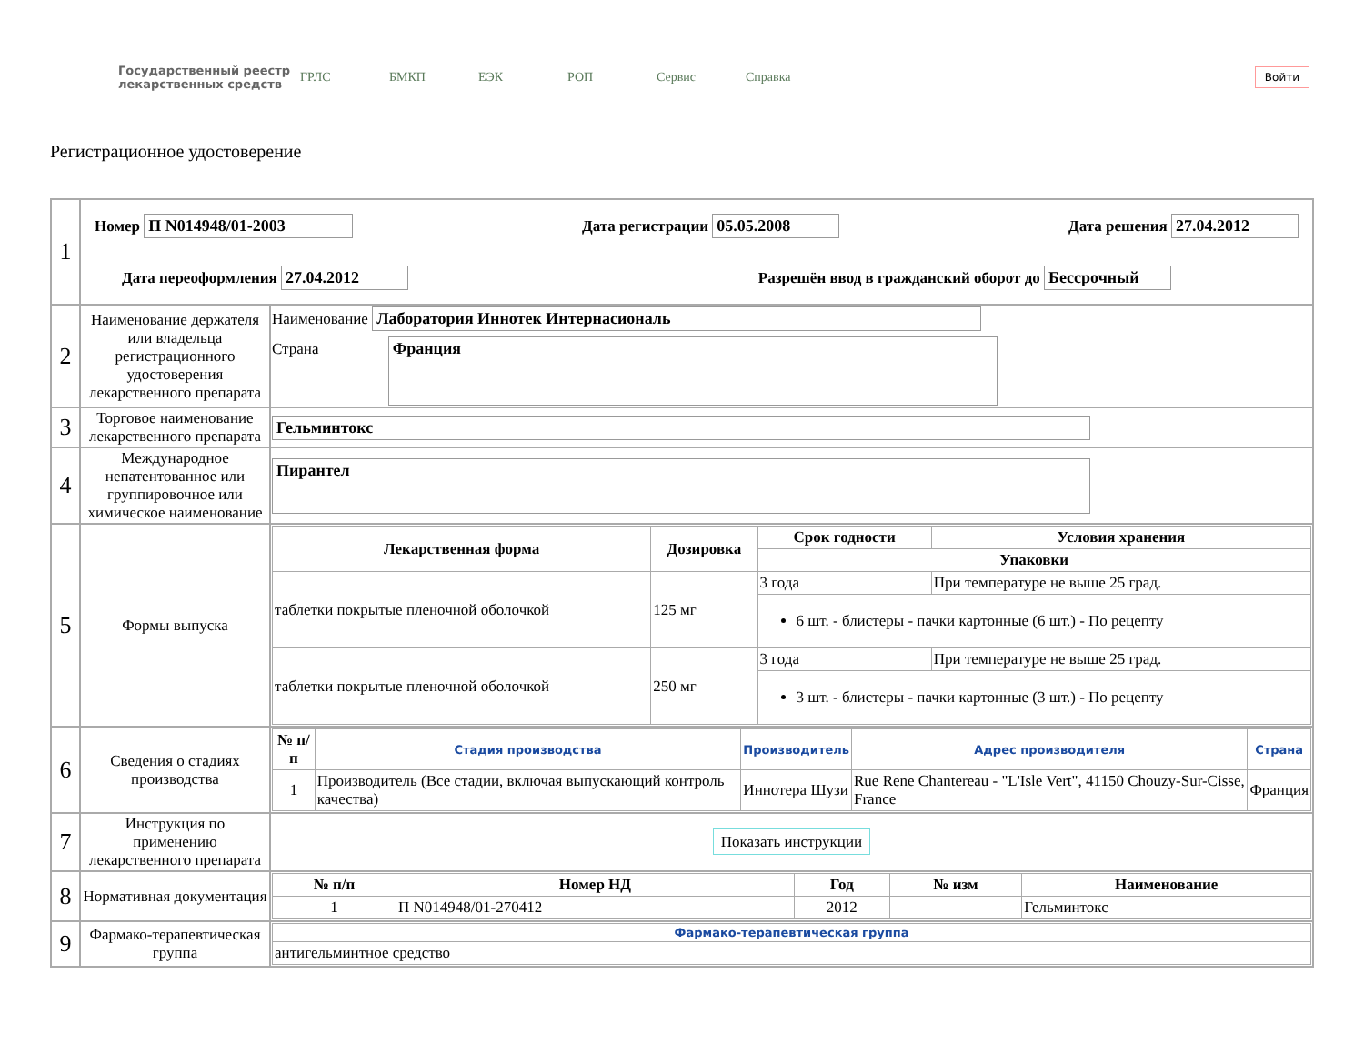Государственный реестр лекарственных средств
ГРЛС БМКП ЕЭК РОП Сервис Справка
Войти
Регистрационное удостоверение
| 1 | Номер П N014948/01-2003 Дата регистрации 05.05.2008 Дата решения 27.04.2012 Дата переоформления 27.04.2012 Разрешён ввод в гражданский оборот до Бессрочный | |
| 2 | Наименование держателя или владельца регистрационного удостоверения лекарственного препарата | Наименование Лаборатория Иннотек Интернасиональ Страна Франция |
| 3 | Торговое наименование лекарственного препарата | Гельминтокс |
| 4 | Международное непатентованное или группировочное или химическое наименование | Пирантел |
| 5 | Формы выпуска | / Лекарственная форма / Дозировка / Срок годности / Условия хранения / / --- / --- / --- / --- / / / / Упаковки / / / таблетки покрытые пленочной оболочкой / 125 мг / 3 года / При температуре не выше 25 град. / / / / 6 шт. - блистеры - пачки картонные (6 шт.) - По рецепту / / / таблетки покрытые пленочной оболочкой / 250 мг / 3 года / При температуре не выше 25 град. / / / / 3 шт. - блистеры - пачки картонные (3 шт.) - По рецепту / / |
| 6 | Сведения о стадиях производства | / № п/п / Стадия производства / Производитель / Адрес производителя / Страна / / --- / --- / --- / --- / --- / / 1 / Производитель (Все стадии, включая выпускающий контроль качества) / Иннотера Шузи / Rue Rene Chantereau - "L'Isle Vert", 41150 Chouzy-Sur-Cisse, France / Франция / |
| 7 | Инструкция по применению лекарственного препарата | Показать инструкции |
| 8 | Нормативная документация | / № п/п / Номер НД / Год / № изм / Наименование / / --- / --- / --- / --- / --- / / 1 / П N014948/01-270412 / 2012 / / Гельминтокс / |
| 9 | Фармако-терапевтическая группа | / Фармако-терапевтическая группа / / --- / / антигельминтное средство / |